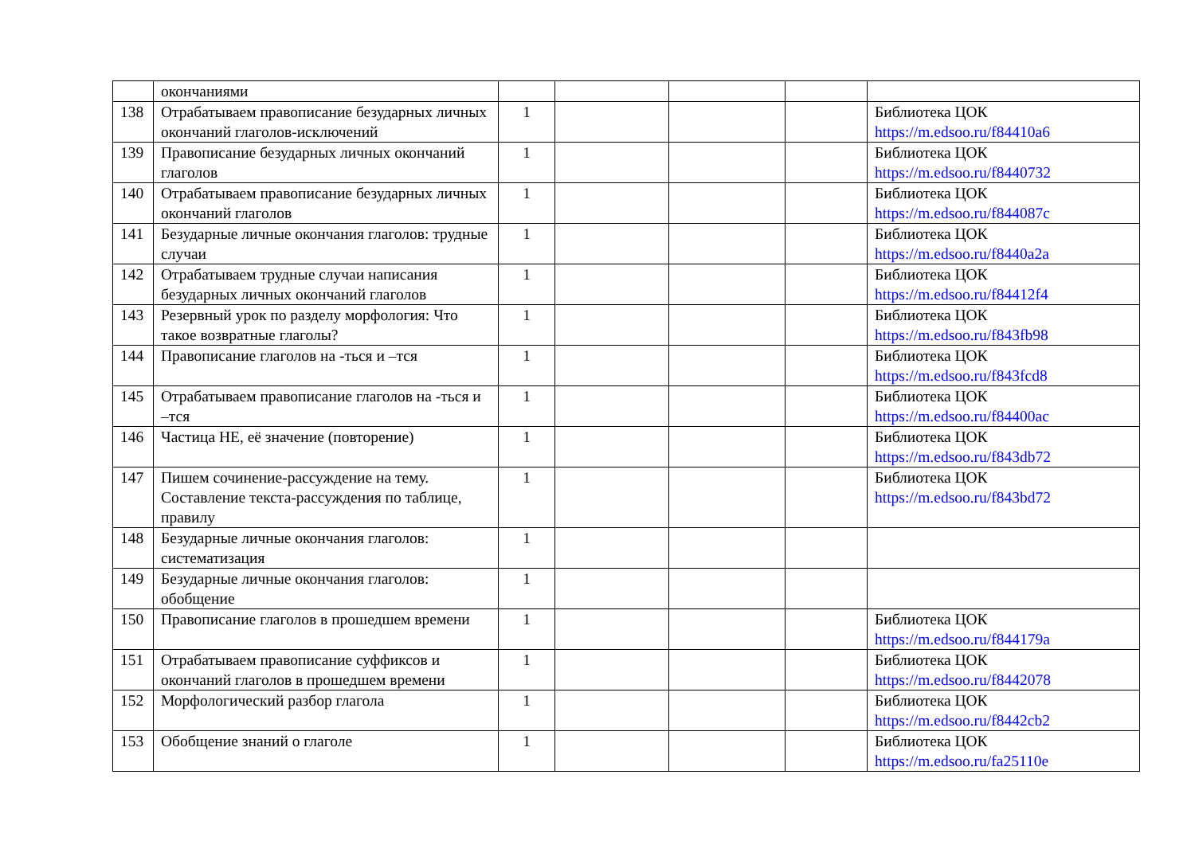| | окончаниями | | | | | |
| 138 | Отрабатываем правописание безударных личных окончаний глаголов-исключений | 1 | | | | Библиотека ЦОК https://m.edsoo.ru/f84410a6 |
| 139 | Правописание безударных личных окончаний глаголов | 1 | | | | Библиотека ЦОК https://m.edsoo.ru/f8440732 |
| 140 | Отрабатываем правописание безударных личных окончаний глаголов | 1 | | | | Библиотека ЦОК https://m.edsoo.ru/f844087c |
| 141 | Безударные личные окончания глаголов: трудные случаи | 1 | | | | Библиотека ЦОК https://m.edsoo.ru/f8440a2a |
| 142 | Отрабатываем трудные случаи написания безударных личных окончаний глаголов | 1 | | | | Библиотека ЦОК https://m.edsoo.ru/f84412f4 |
| 143 | Резервный урок по разделу морфология: Что такое возвратные глаголы? | 1 | | | | Библиотека ЦОК https://m.edsoo.ru/f843fb98 |
| 144 | Правописание глаголов на -ться и –тся | 1 | | | | Библиотека ЦОК https://m.edsoo.ru/f843fcd8 |
| 145 | Отрабатываем правописание глаголов на -ться и –тся | 1 | | | | Библиотека ЦОК https://m.edsoo.ru/f84400ac |
| 146 | Частица НЕ, её значение (повторение) | 1 | | | | Библиотека ЦОК https://m.edsoo.ru/f843db72 |
| 147 | Пишем сочинение-рассуждение на тему. Составление текста-рассуждения по таблице, правилу | 1 | | | | Библиотека ЦОК https://m.edsoo.ru/f843bd72 |
| 148 | Безударные личные окончания глаголов: систематизация | 1 | | | | |
| 149 | Безударные личные окончания глаголов: обобщение | 1 | | | | |
| 150 | Правописание глаголов в прошедшем времени | 1 | | | | Библиотека ЦОК https://m.edsoo.ru/f844179a |
| 151 | Отрабатываем правописание суффиксов и окончаний глаголов в прошедшем времени | 1 | | | | Библиотека ЦОК https://m.edsoo.ru/f8442078 |
| 152 | Морфологический разбор глагола | 1 | | | | Библиотека ЦОК https://m.edsoo.ru/f8442cb2 |
| 153 | Обобщение знаний о глаголе | 1 | | | | Библиотека ЦОК https://m.edsoo.ru/fa25110e |